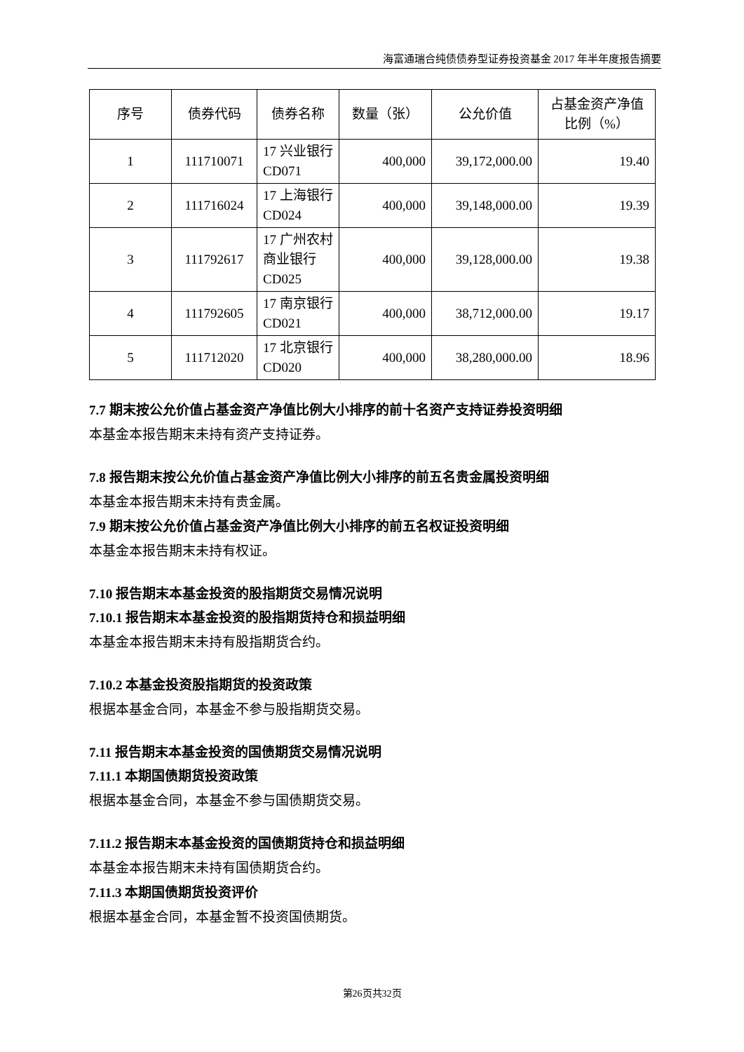海富通瑞合纯债债券型证券投资基金 2017 年半年度报告摘要
| 序号 | 债券代码 | 债券名称 | 数量（张） | 公允价值 | 占基金资产净值比例（%） |
| --- | --- | --- | --- | --- | --- |
| 1 | 111710071 | 17 兴业银行 CD071 | 400,000 | 39,172,000.00 | 19.40 |
| 2 | 111716024 | 17 上海银行 CD024 | 400,000 | 39,148,000.00 | 19.39 |
| 3 | 111792617 | 17 广州农村商业银行 CD025 | 400,000 | 39,128,000.00 | 19.38 |
| 4 | 111792605 | 17 南京银行 CD021 | 400,000 | 38,712,000.00 | 19.17 |
| 5 | 111712020 | 17 北京银行 CD020 | 400,000 | 38,280,000.00 | 18.96 |
7.7 期末按公允价值占基金资产净值比例大小排序的前十名资产支持证券投资明细
本基金本报告期末未持有资产支持证券。
7.8 报告期末按公允价值占基金资产净值比例大小排序的前五名贵金属投资明细
本基金本报告期末未持有贵金属。
7.9 期末按公允价值占基金资产净值比例大小排序的前五名权证投资明细
本基金本报告期末未持有权证。
7.10 报告期末本基金投资的股指期货交易情况说明
7.10.1 报告期末本基金投资的股指期货持仓和损益明细
本基金本报告期末未持有股指期货合约。
7.10.2 本基金投资股指期货的投资政策
根据本基金合同，本基金不参与股指期货交易。
7.11 报告期末本基金投资的国债期货交易情况说明
7.11.1 本期国债期货投资政策
根据本基金合同，本基金不参与国债期货交易。
7.11.2 报告期末本基金投资的国债期货持仓和损益明细
本基金本报告期末未持有国债期货合约。
7.11.3 本期国债期货投资评价
根据本基金合同，本基金暂不投资国债期货。
第26页共32页